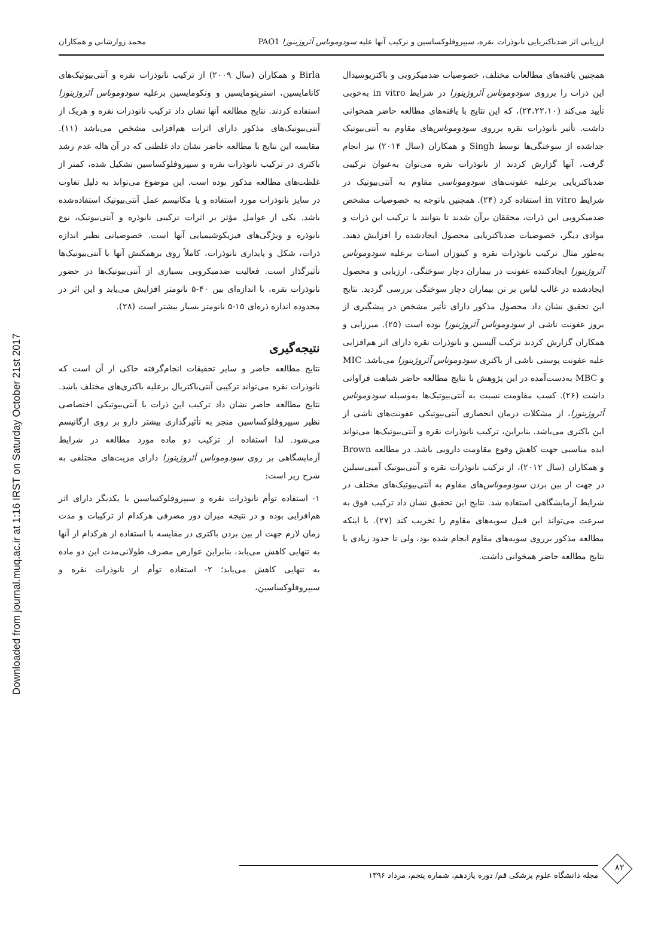Downloaded from journal.muq.ac.ir at 1:16 IRST on Saturday October 21st 2017
ارزیابی اثر ضدباکتریایی نانوذرات نقره، سیپروفلوکساسین و ترکیب آنها علیه سودوموناس آئروژینوزا PAO1 محمد زوارشانی و همکاران
همچنین یافته‌های مطالعات مختلف، خصوصیات ضدمیکروبی و باکتریوسیدال این ذرات را برروی سودوموناس آئروژینوزا در شرایط in vitro به‌خوبی تأیید می‌کند (۲۳،۲۲،۱۰)، که این نتایج با یافته‌های مطالعه حاضر همخوانی داشت. تأثیر نانوذرات نقره برروی سودوموناس‌های مقاوم به آنتی‌بیوتیک جداشده از سوختگی‌ها توسط Singh و همکاران (سال ۲۰۱۴) نیز انجام گرفت، آنها گزارش کردند از نانوذرات نقره می‌توان به‌عنوان ترکیبی ضدباکتریایی برعلیه عفونت‌های سودوموناسی مقاوم به آنتی‌بیوتیک در شرایط in vitro استفاده کرد (۲۴). همچنین باتوجه به خصوصیات مشخص ضدمیکروبی این ذرات، محققان برآن شدند تا بتوانند با ترکیب این ذرات و موادی دیگر، خصوصیات ضدباکتریایی محصول ایجادشده را افزایش دهند. به‌طور مثال ترکیب نانوذرات نقره و کیتوزان استات برعلیه سودوموناس آئروژینوزا ایجادکننده عفونت در بیماران دچار سوختگی، ارزیابی و محصول ایجادشده در غالب لباس بر تن بیماران دچار سوختگی بررسی گردید. نتایج این تحقیق نشان داد محصول مذکور دارای تأثیر مشخص در پیشگیری از بروز عفونت ناشی از سودوموناس آئروژینوزا بوده است (۲۵). میرزایی و همکاران گزارش کردند ترکیب آلیسین و نانوذرات نقره دارای اثر هم‌افزایی علیه عفونت پوستی ناشی از باکتری سودوموناس آئروژینوزا می‌باشد. MIC و MBC به‌دست‌آمده در این پژوهش با نتایج مطالعه حاضر شباهت فراوانی داشت (۲۶). کسب مقاومت نسبت به آنتی‌بیوتیک‌ها به‌وسیله سودوموناس آئروژینوزا، از مشکلات درمان انحصاری آنتی‌بیوتیکی عفونت‌های ناشی از این باکتری می‌باشد. بنابراین، ترکیب نانوذرات نقره و آنتی‌بیوتیک‌ها می‌تواند ایده مناسبی جهت کاهش وقوع مقاومت دارویی باشد. در مطالعه Brown و همکاران (سال ۲۰۱۲)، از ترکیب نانوذرات نقره و آنتی‌بیوتیک آمپی‌سیلین در جهت از بین بردن سودوموناس‌های مقاوم به آنتی‌بیوتیک‌های مختلف در شرایط آزمایشگاهی استفاده شد. نتایج این تحقیق نشان داد ترکیب فوق به سرعت می‌تواند این قبیل سویه‌های مقاوم را تخریب کند (۲۷). با اینکه مطالعه مذکور برروی سویه‌های مقاوم انجام شده بود، ولی تا حدود زیادی با نتایج مطالعه حاضر همخوانی داشت.
Birla و همکاران (سال ۲۰۰۹) از ترکیب نانوذرات نقره و آنتی‌بیوتیک‌های کانامایسین، استرپتومایسین و ونکومایسین برعلیه سودوموناس آئروژینوزا استفاده کردند. نتایج مطالعه آنها نشان داد ترکیب نانوذرات نقره و هریک از آنتی‌بیوتیک‌های مذکور دارای اثرات هم‌افزایی مشخص می‌باشد (۱۱). مقایسه این نتایج با مطالعه حاضر نشان داد غلظتی که در آن هاله عدم رشد باکتری در ترکیب نانوذرات نقره و سیپروفلوکساسین تشکیل شده، کمتر از غلظت‌های مطالعه مذکور بوده است. این موضوع می‌تواند به دلیل تفاوت در سایز نانوذرات مورد استفاده و یا مکانیسم عمل آنتی‌بیوتیک استفاده‌شده باشد. یکی از عوامل مؤثر بر اثرات ترکیبی نانوذره و آنتی‌بیوتیک، نوع نانوذره و ویژگی‌های فیزیکوشیمیایی آنها است. خصوصیاتی نظیر اندازه ذرات، شکل و پایداری نانوذرات، کاملاً روی برهمکنش آنها با آنتی‌بیوتیک‌ها تأثیرگذار است. فعالیت ضدمیکروبی بسیاری از آنتی‌بیوتیک‌ها در حضور نانوذرات نقره، با اندازه‌ای بین ۴۰-۵ نانومتر افزایش می‌یابد و این اثر در محدوده اندازه ذره‌ای ۱۵-۵ نانومتر بسیار بیشتر است (۲۸).
نتیجه‌گیری
نتایج مطالعه حاضر و سایر تحقیقات انجام‌گرفته حاکی از آن است که نانوذرات نقره می‌تواند ترکیبی آنتی‌باکتریال برعلیه باکتری‌های مختلف باشد. نتایج مطالعه حاضر نشان داد ترکیب این ذرات با آنتی‌بیوتیکی اختصاصی نظیر سیپروفلوکساسین منجر به تأثیرگذاری بیشتر دارو بر روی ارگانیسم می‌شود. لذا استفاده از ترکیب دو ماده مورد مطالعه در شرایط آزمایشگاهی بر روی سودوموناس آئروژینوزا دارای مزیت‌های مختلفی به شرح زیر است:
۱- استفاده توأم نانوذرات نقره و سیپروفلوکساسین با یکدیگر دارای اثر هم‌افزایی بوده و در نتیجه میزان دوز مصرفی هرکدام از ترکیبات و مدت زمان لازم جهت از بین بردن باکتری در مقایسه با استفاده از هرکدام از آنها به تنهایی کاهش می‌یابد، بنابراین عوارض مصرف طولانی‌مدت این دو ماده به تنهایی کاهش می‌یابد؛ ۲- استفاده توأم از نانوذرات نقره و سیپروفلوکساسین،
۸۲
مجله دانشگاه علوم پزشکی قم/ دوره یازدهم، شماره پنجم، مرداد ۱۳۹۶